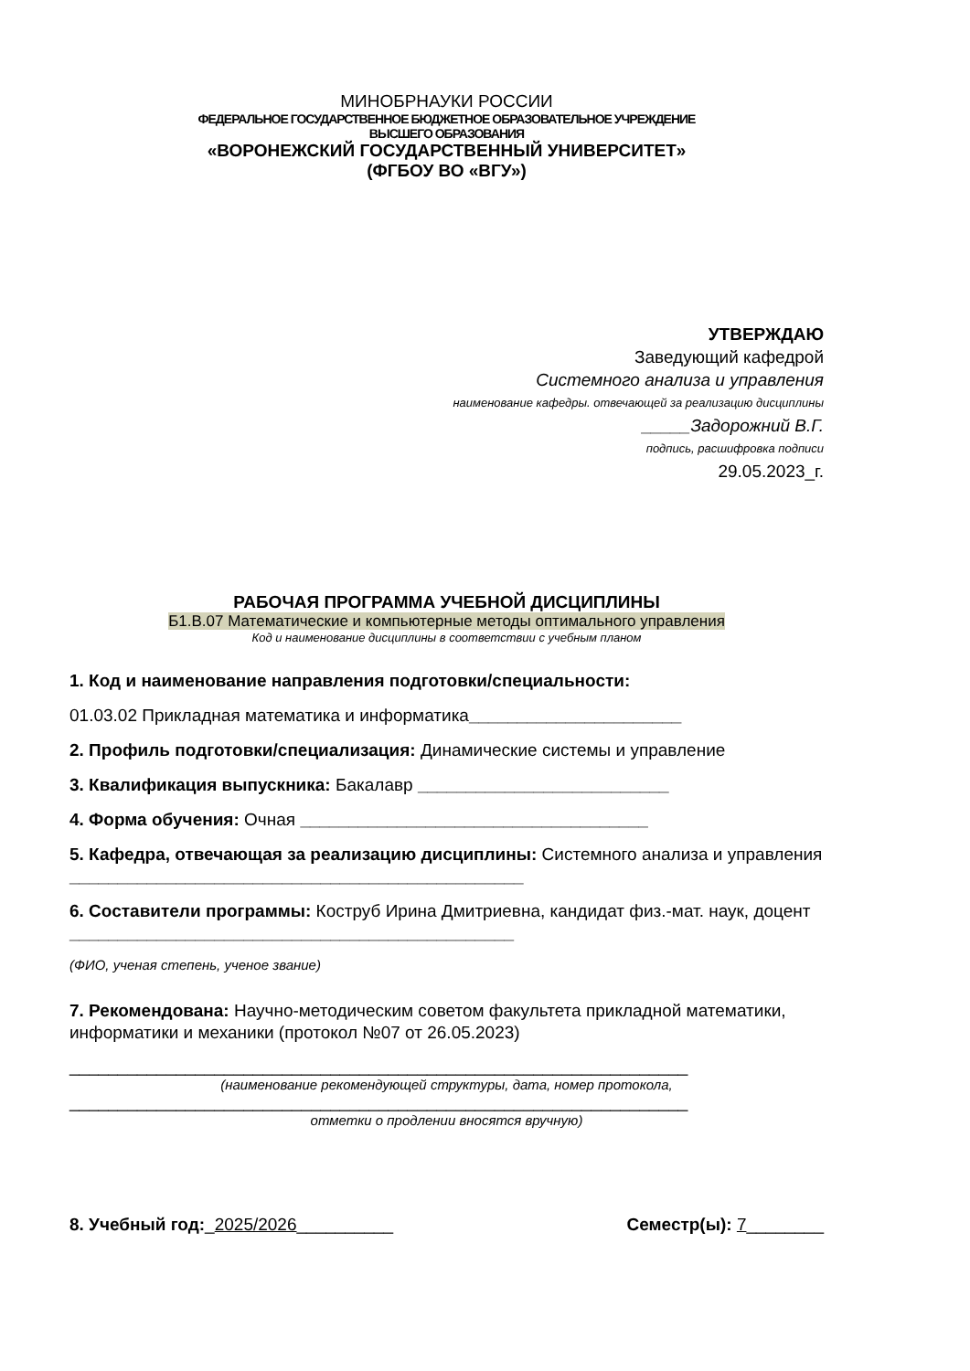МИНОБРНАУКИ РОССИИ
ФЕДЕРАЛЬНОЕ ГОСУДАРСТВЕННОЕ БЮДЖЕТНОЕ ОБРАЗОВАТЕЛЬНОЕ УЧРЕЖДЕНИЕ
ВЫСШЕГО ОБРАЗОВАНИЯ
«ВОРОНЕЖСКИЙ ГОСУДАРСТВЕННЫЙ УНИВЕРСИТЕТ»
(ФГБОУ ВО «ВГУ»)
УТВЕРЖДАЮ
Заведующий кафедрой
Системного анализа и управления
наименование кафедры. отвечающей за реализацию дисциплины
_____Задорожний В.Г.
подпись, расшифровка подписи
29.05.2023_г.
РАБОЧАЯ ПРОГРАММА УЧЕБНОЙ ДИСЦИПЛИНЫ
Б1.В.07 Математические и компьютерные методы оптимального управления
Код и наименование дисциплины в соответствии с учебным планом
1. Код и наименование направления подготовки/специальности:
01.03.02 Прикладная математика и информатика______________________
2. Профиль подготовки/специализация: Динамические системы и управление
3. Квалификация выпускника: Бакалавр __________________________
4. Форма обучения: Очная ____________________________________
5. Кафедра, отвечающая за реализацию дисциплины: Системного анализа и управления _______________________________________________
6. Составители программы: Коструб Ирина Дмитриевна, кандидат физ.-мат. наук, доцент ______________________________________________
(ФИО, ученая степень, ученое звание)
7. Рекомендована: Научно-методическим советом факультета прикладной математики, информатики и механики (протокол №07 от 26.05.2023)
________________________________________________________________
(наименование рекомендующей структуры, дата, номер протокола,
________________________________________________________________
отметки о продлении вносятся вручную)
8. Учебный год:_2025/2026__________ Семестр(ы): 7________